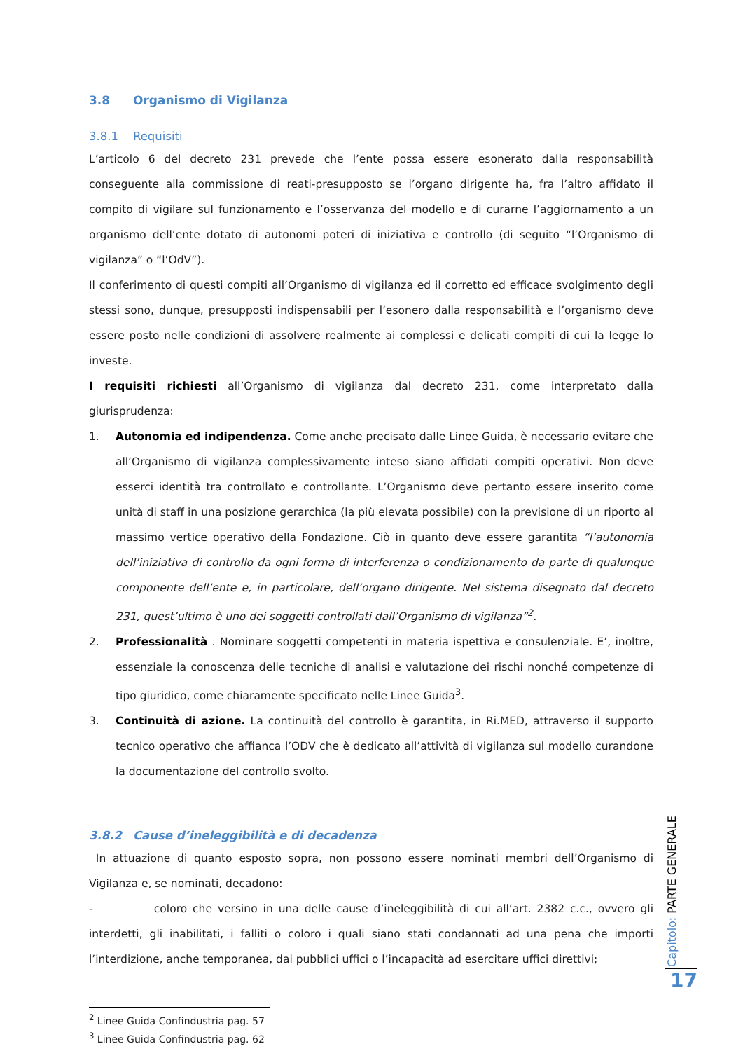3.8 Organismo di Vigilanza
3.8.1 Requisiti
L’articolo 6 del decreto 231 prevede che l’ente possa essere esonerato dalla responsabilità conseguente alla commissione di reati-presupposto se l’organo dirigente ha, fra l’altro affidato il compito di vigilare sul funzionamento e l’osservanza del modello e di curarne l’aggiornamento a un organismo dell’ente dotato di autonomi poteri di iniziativa e controllo (di seguito “l’Organismo di vigilanza” o “l’OdV”).
Il conferimento di questi compiti all’Organismo di vigilanza ed il corretto ed efficace svolgimento degli stessi sono, dunque, presupposti indispensabili per l’esonero dalla responsabilità e l’organismo deve essere posto nelle condizioni di assolvere realmente ai complessi e delicati compiti di cui la legge lo investe.
I requisiti richiesti all’Organismo di vigilanza dal decreto 231, come interpretato dalla giurisprudenza:
1. Autonomia ed indipendenza. Come anche precisato dalle Linee Guida, è necessario evitare che all’Organismo di vigilanza complessivamente inteso siano affidati compiti operativi. Non deve esserci identità tra controllato e controllante. L’Organismo deve pertanto essere inserito come unità di staff in una posizione gerarchica (la più elevata possibile) con la previsione di un riporto al massimo vertice operativo della Fondazione. Ciò in quanto deve essere garantita “l’autonomia dell’iniziativa di controllo da ogni forma di interferenza o condizionamento da parte di qualunque componente dell’ente e, in particolare, dell’organo dirigente. Nel sistema disegnato dal decreto 231, quest’ultimo è uno dei soggetti controllati dall’Organismo di vigilanza”<sup>2</sup>.
2. Professionalità . Nominare soggetti competenti in materia ispettiva e consulenziale. E’, inoltre, essenziale la conoscenza delle tecniche di analisi e valutazione dei rischi nonché competenze di tipo giuridico, come chiaramente specificato nelle Linee Guida<sup>3</sup>.
3. Continuità di azione. La continuità del controllo è garantita, in Ri.MED, attraverso il supporto tecnico operativo che affianca l’ODV che è dedicato all’attività di vigilanza sul modello curandone la documentazione del controllo svolto.
3.8.2 Cause d’ineleggibilità e di decadenza
In attuazione di quanto esposto sopra, non possono essere nominati membri dell’Organismo di Vigilanza e, se nominati, decadono:
- coloro che versino in una delle cause d’ineleggibilità di cui all’art. 2382 c.c., ovvero gli interdetti, gli inabilitati, i falliti o coloro i quali siano stati condannati ad una pena che importi l’interdizione, anche temporanea, dai pubblici uffici o l’incapacità ad esercitare uffici direttivi;
<sup>2</sup> Linee Guida Confindustria pag. 57
<sup>3</sup> Linee Guida Confindustria pag. 62
Capitolo: PARTE GENERALE
17